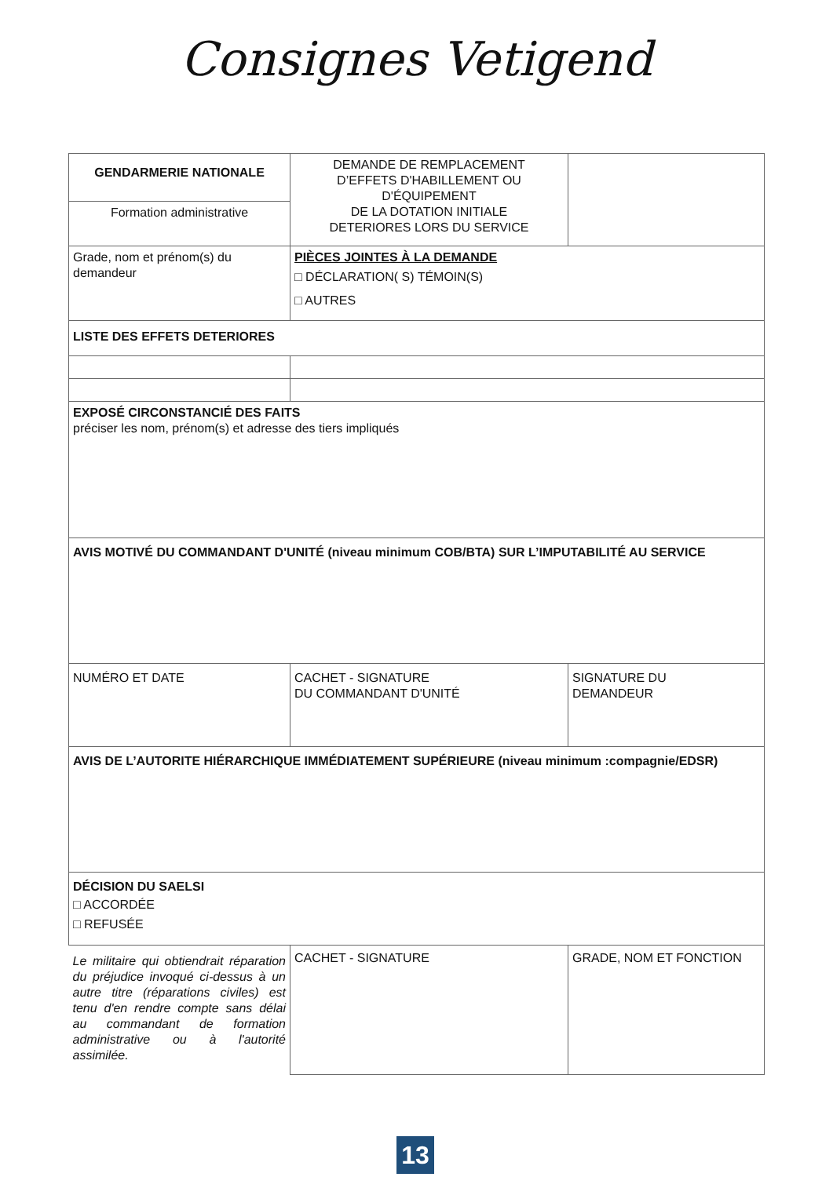Consignes Vetigend
| GENDARMERIE NATIONALE | DEMANDE DE REMPLACEMENT D’EFFETS D'HABILLEMENT OU D'ÉQUIPEMENT DE LA DOTATION INITIALE DETERIORES LORS DU SERVICE | |
| Formation administrative | | |
| Grade, nom et prénom(s) du demandeur | PIÈCES JOINTES À LA DEMANDE □ DÉCLARATION( S) TÉMOIN(S) □ AUTRES | |
| LISTE DES EFFETS DETERIORES | | |
| EXPOSÉ CIRCONSTANCIÉ DES FAITS préciser les nom, prénom(s) et adresse des tiers impliqués | | |
| AVIS MOTIVÉ DU COMMANDANT D'UNITÉ (niveau minimum COB/BTA) SUR L’IMPUTABILITÉ AU SERVICE | | |
| NUMÉRO ET DATE | CACHET - SIGNATURE DU COMMANDANT D'UNITÉ | SIGNATURE DU DEMANDEUR |
| AVIS DE L’AUTORITE HIÉRARCHIQUE IMMÉDIATEMENT SUPÉRIEURE (niveau minimum :compagnie/EDSR) | | |
| DÉCISION DU SAELSI □ ACCORDÉE □ REFUSÉE | | |
| Le militaire qui obtiendrait réparation du préjudice invoqué ci-dessus à un autre titre (réparations civiles) est tenu d'en rendre compte sans délai au commandant de formation administrative ou à l'autorité assimilée. | CACHET - SIGNATURE | GRADE, NOM ET FONCTION |
13